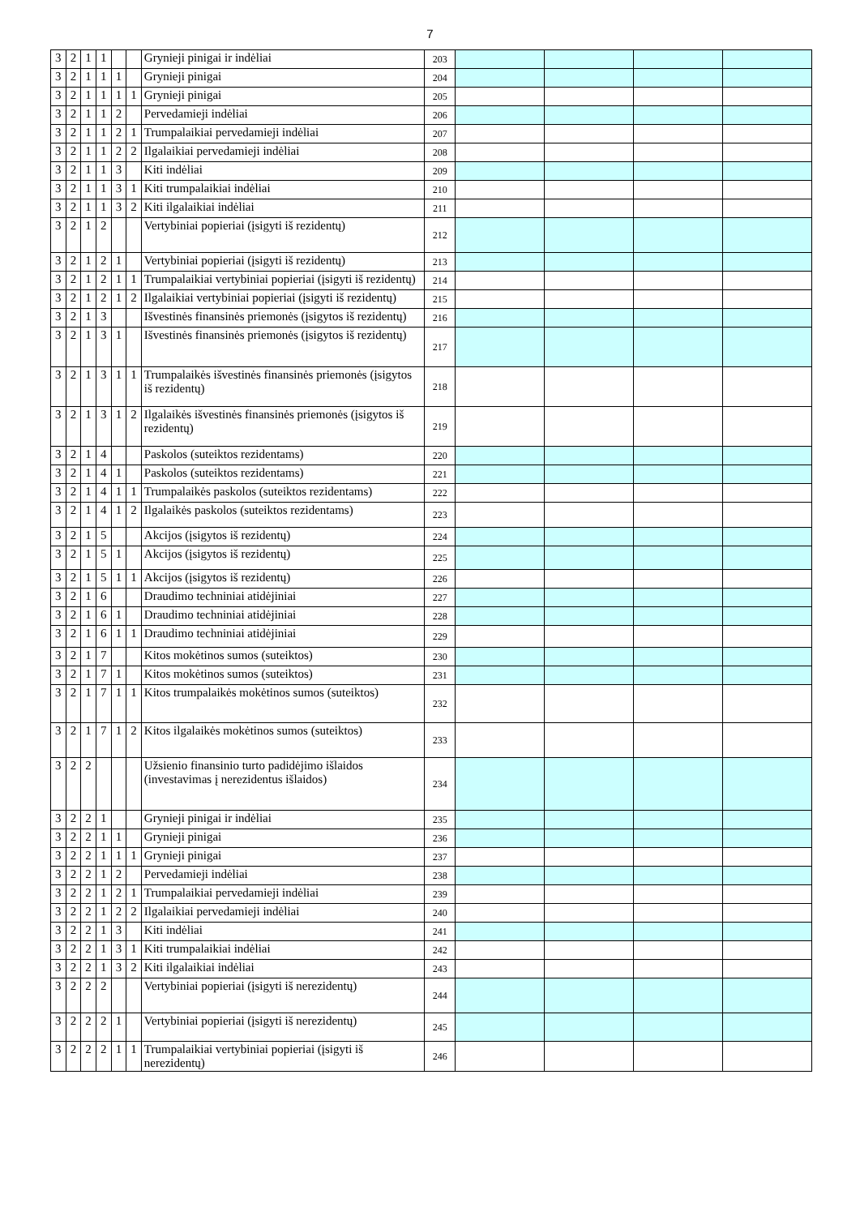7
| 3 | 2 | 1 | 1 | | | Grynieji pinigai ir indėliai | 203 | | | | |
| 3 | 2 | 1 | 1 | 1 | | Grynieji pinigai | 204 | | | | |
| 3 | 2 | 1 | 1 | 1 | 1 | Grynieji pinigai | 205 | | | | |
| 3 | 2 | 1 | 1 | 2 | | Pervedamieji indėliai | 206 | | | | |
| 3 | 2 | 1 | 1 | 2 | 1 | Trumpalaikiai pervedamieji indėliai | 207 | | | | |
| 3 | 2 | 1 | 1 | 2 | 2 | Ilgalaikiai pervedamieji indėliai | 208 | | | | |
| 3 | 2 | 1 | 1 | 3 | | Kiti indėliai | 209 | | | | |
| 3 | 2 | 1 | 1 | 3 | 1 | Kiti trumpalaikiai indėliai | 210 | | | | |
| 3 | 2 | 1 | 1 | 3 | 2 | Kiti ilgalaikiai indėliai | 211 | | | | |
| 3 | 2 | 1 | 2 | | | Vertybiniai popieriai (įsigyti iš rezidentų) | 212 | | | | |
| 3 | 2 | 1 | 2 | 1 | | Vertybiniai popieriai (įsigyti iš rezidentų) | 213 | | | | |
| 3 | 2 | 1 | 2 | 1 | 1 | Trumpalaikiai vertybiniai popieriai (įsigyti iš rezidentų) | 214 | | | | |
| 3 | 2 | 1 | 2 | 1 | 2 | Ilgalaikiai vertybiniai popieriai (įsigyti iš rezidentų) | 215 | | | | |
| 3 | 2 | 1 | 3 | | | Išvestinės finansinės priemonės (įsigytos iš rezidentų) | 216 | | | | |
| 3 | 2 | 1 | 3 | 1 | | Išvestinės finansinės priemonės (įsigytos iš rezidentų) | 217 | | | | |
| 3 | 2 | 1 | 3 | 1 | 1 | Trumpalaikės išvestinės finansinės priemonės (įsigytos iš rezidentų) | 218 | | | | |
| 3 | 2 | 1 | 3 | 1 | 2 | Ilgalaikės išvestinės finansinės priemonės (įsigytos iš rezidentų) | 219 | | | | |
| 3 | 2 | 1 | 4 | | | Paskolos (suteiktos rezidentams) | 220 | | | | |
| 3 | 2 | 1 | 4 | 1 | | Paskolos (suteiktos rezidentams) | 221 | | | | |
| 3 | 2 | 1 | 4 | 1 | 1 | Trumpalaikės paskolos (suteiktos rezidentams) | 222 | | | | |
| 3 | 2 | 1 | 4 | 1 | 2 | Ilgalaikės paskolos (suteiktos rezidentams) | 223 | | | | |
| 3 | 2 | 1 | 5 | | | Akcijos (įsigytos iš rezidentų) | 224 | | | | |
| 3 | 2 | 1 | 5 | 1 | | Akcijos (įsigytos iš rezidentų) | 225 | | | | |
| 3 | 2 | 1 | 5 | 1 | 1 | Akcijos (įsigytos iš rezidentų) | 226 | | | | |
| 3 | 2 | 1 | 6 | | | Draudimo techniniai atidėjiniai | 227 | | | | |
| 3 | 2 | 1 | 6 | 1 | | Draudimo techniniai atidėjiniai | 228 | | | | |
| 3 | 2 | 1 | 6 | 1 | 1 | Draudimo techniniai atidėjiniai | 229 | | | | |
| 3 | 2 | 1 | 7 | | | Kitos mokėtinos sumos (suteiktos) | 230 | | | | |
| 3 | 2 | 1 | 7 | 1 | | Kitos mokėtinos sumos (suteiktos) | 231 | | | | |
| 3 | 2 | 1 | 7 | 1 | 1 | Kitos trumpalaikės mokėtinos sumos (suteiktos) | 232 | | | | |
| 3 | 2 | 1 | 7 | 1 | 2 | Kitos ilgalaikės mokėtinos sumos (suteiktos) | 233 | | | | |
| 3 | 2 | 2 | | | | Užsienio finansinio turto padidėjimo išlaidos (investavimas į nerezidentus išlaidos) | 234 | | | | |
| 3 | 2 | 2 | 1 | | | Grynieji pinigai ir indėliai | 235 | | | | |
| 3 | 2 | 2 | 1 | 1 | | Grynieji pinigai | 236 | | | | |
| 3 | 2 | 2 | 1 | 1 | 1 | Grynieji pinigai | 237 | | | | |
| 3 | 2 | 2 | 1 | 2 | | Pervedamieji indėliai | 238 | | | | |
| 3 | 2 | 2 | 1 | 2 | 1 | Trumpalaikiai pervedamieji indėliai | 239 | | | | |
| 3 | 2 | 2 | 1 | 2 | 2 | Ilgalaikiai pervedamieji indėliai | 240 | | | | |
| 3 | 2 | 2 | 1 | 3 | | Kiti indėliai | 241 | | | | |
| 3 | 2 | 2 | 1 | 3 | 1 | Kiti trumpalaikiai indėliai | 242 | | | | |
| 3 | 2 | 2 | 1 | 3 | 2 | Kiti ilgalaikiai indėliai | 243 | | | | |
| 3 | 2 | 2 | 2 | | | Vertybiniai popieriai (įsigyti iš nerezidentų) | 244 | | | | |
| 3 | 2 | 2 | 2 | 1 | | Vertybiniai popieriai (įsigyti iš nerezidentų) | 245 | | | | |
| 3 | 2 | 2 | 2 | 1 | 1 | Trumpalaikiai vertybiniai popieriai (įsigyti iš nerezidentų) | 246 | | | | |